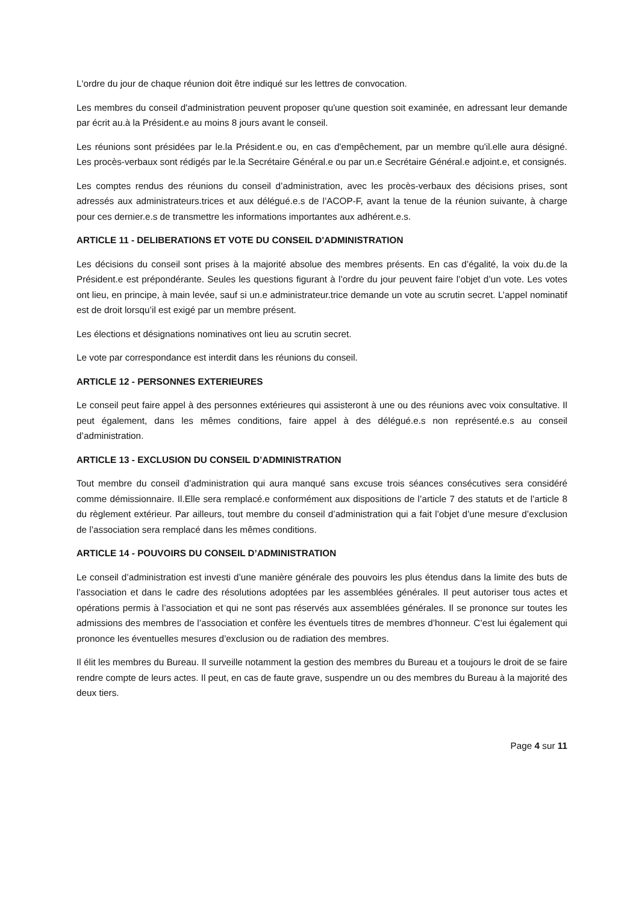L'ordre du jour de chaque réunion doit être indiqué sur les lettres de convocation.
Les membres du conseil d'administration peuvent proposer qu'une question soit examinée, en adressant leur demande par écrit au.à la Président.e au moins 8 jours avant le conseil.
Les réunions sont présidées par le.la Président.e ou, en cas d'empêchement, par un membre qu'il.elle aura désigné. Les procès-verbaux sont rédigés par le.la Secrétaire Général.e ou par un.e Secrétaire Général.e adjoint.e, et consignés.
Les comptes rendus des réunions du conseil d’administration, avec les procès-verbaux des décisions prises, sont adressés aux administrateurs.trices et aux délégué.e.s de l’ACOP-F, avant la tenue de la réunion suivante, à charge pour ces dernier.e.s de transmettre les informations importantes aux adhérent.e.s.
ARTICLE 11 - DELIBERATIONS ET VOTE DU CONSEIL D'ADMINISTRATION
Les décisions du conseil sont prises à la majorité absolue des membres présents. En cas d’égalité, la voix du.de la Président.e est prépondérante. Seules les questions figurant à l’ordre du jour peuvent faire l’objet d’un vote. Les votes ont lieu, en principe, à main levée, sauf si un.e administrateur.trice demande un vote au scrutin secret. L’appel nominatif est de droit lorsqu’il est exigé par un membre présent.
Les élections et désignations nominatives ont lieu au scrutin secret.
Le vote par correspondance est interdit dans les réunions du conseil.
ARTICLE 12 - PERSONNES EXTERIEURES
Le conseil peut faire appel à des personnes extérieures qui assisteront à une ou des réunions avec voix consultative. Il peut également, dans les mêmes conditions, faire appel à des délégué.e.s non représenté.e.s au conseil d’administration.
ARTICLE 13 - EXCLUSION DU CONSEIL D’ADMINISTRATION
Tout membre du conseil d’administration qui aura manqué sans excuse trois séances consécutives sera considéré comme démissionnaire. Il.Elle sera remplacé.e conformément aux dispositions de l’article 7 des statuts et de l’article 8 du règlement extérieur. Par ailleurs, tout membre du conseil d’administration qui a fait l’objet d’une mesure d’exclusion de l’association sera remplacé dans les mêmes conditions.
ARTICLE 14 - POUVOIRS DU CONSEIL D’ADMINISTRATION
Le conseil d’administration est investi d’une manière générale des pouvoirs les plus étendus dans la limite des buts de l’association et dans le cadre des résolutions adoptées par les assemblées générales. Il peut autoriser tous actes et opérations permis à l’association et qui ne sont pas réservés aux assemblées générales. Il se prononce sur toutes les admissions des membres de l’association et confère les éventuels titres de membres d’honneur. C’est lui également qui prononce les éventuelles mesures d’exclusion ou de radiation des membres.
Il élit les membres du Bureau. Il surveille notamment la gestion des membres du Bureau et a toujours le droit de se faire rendre compte de leurs actes. Il peut, en cas de faute grave, suspendre un ou des membres du Bureau à la majorité des deux tiers.
Page 4 sur 11